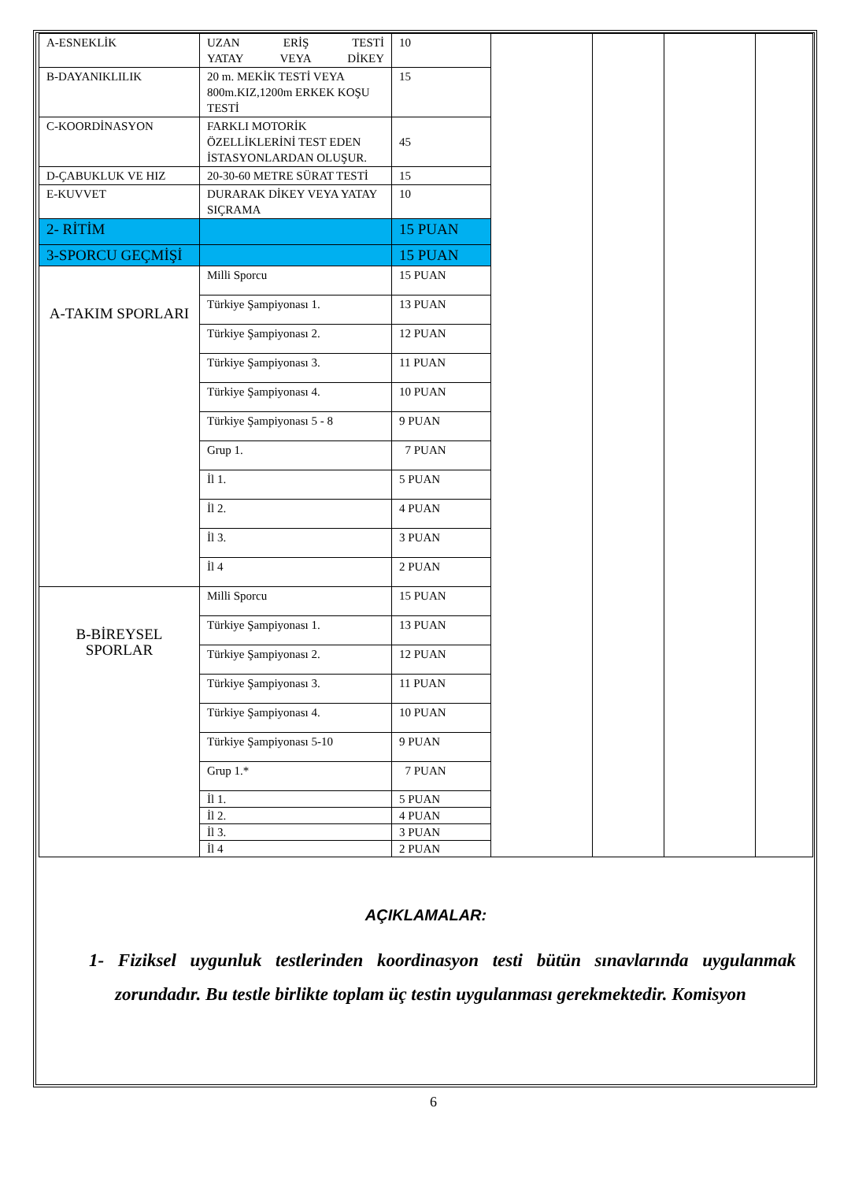| A-ESNEKLİK | UZAN ERİŞ TESTİ YATAY VEYA DİKEY | 10 | | | | |
| B-DAYANIKLILIK | 20 m. MEKİK TESTİ VEYA 800m.KIZ,1200m ERKEK KOŞU TESTİ | 15 | | | | |
| C-KOORDİNASYON | FARKLI MOTORİK ÖZELLİKLERİNİ TEST EDEN İSTASYONLARDAN OLUŞUR. | 45 | | | | |
| D-ÇABUKLUK VE HIZ | 20-30-60 METRE SÜRAT TESTİ | 15 | | | | |
| E-KUVVET | DURARAK DİKEY VEYA YATAY SIÇRAMA | 10 | | | | |
| 2- RİTİM | | 15 PUAN | | | | |
| 3-SPORCU GEÇMİŞİ | | 15 PUAN | | | | |
| A-TAKIM SPORLARI | Milli Sporcu | 15 PUAN | | | | |
| | Türkiye Şampiyonası 1. | 13 PUAN | | | | |
| | Türkiye Şampiyonası 2. | 12 PUAN | | | | |
| | Türkiye Şampiyonası 3. | 11 PUAN | | | | |
| | Türkiye Şampiyonası 4. | 10 PUAN | | | | |
| | Türkiye Şampiyonası 5 - 8 | 9 PUAN | | | | |
| | Grup 1. | 7 PUAN | | | | |
| | İl 1. | 5 PUAN | | | | |
| | İl 2. | 4 PUAN | | | | |
| | İl 3. | 3 PUAN | | | | |
| | İl 4 | 2 PUAN | | | | |
| B-BİREYSEL SPORLAR | Milli Sporcu | 15 PUAN | | | | |
| | Türkiye Şampiyonası 1. | 13 PUAN | | | | |
| | Türkiye Şampiyonası 2. | 12 PUAN | | | | |
| | Türkiye Şampiyonası 3. | 11 PUAN | | | | |
| | Türkiye Şampiyonası 4. | 10 PUAN | | | | |
| | Türkiye Şampiyonası 5-10 | 9 PUAN | | | | |
| | Grup 1.* | 7 PUAN | | | | |
| | İl 1. | 5 PUAN | | | | |
| | İl 2. | 4 PUAN | | | | |
| | İl 3. | 3 PUAN | | | | |
| | İl 4 | 2 PUAN | | | | |
AÇIKLAMALAR:
1- Fiziksel uygunluk testlerinden koordinasyon testi bütün sınavlarında uygulanmak zorundadır. Bu testle birlikte toplam üç testin uygulanması gerekmektedir. Komisyon
6